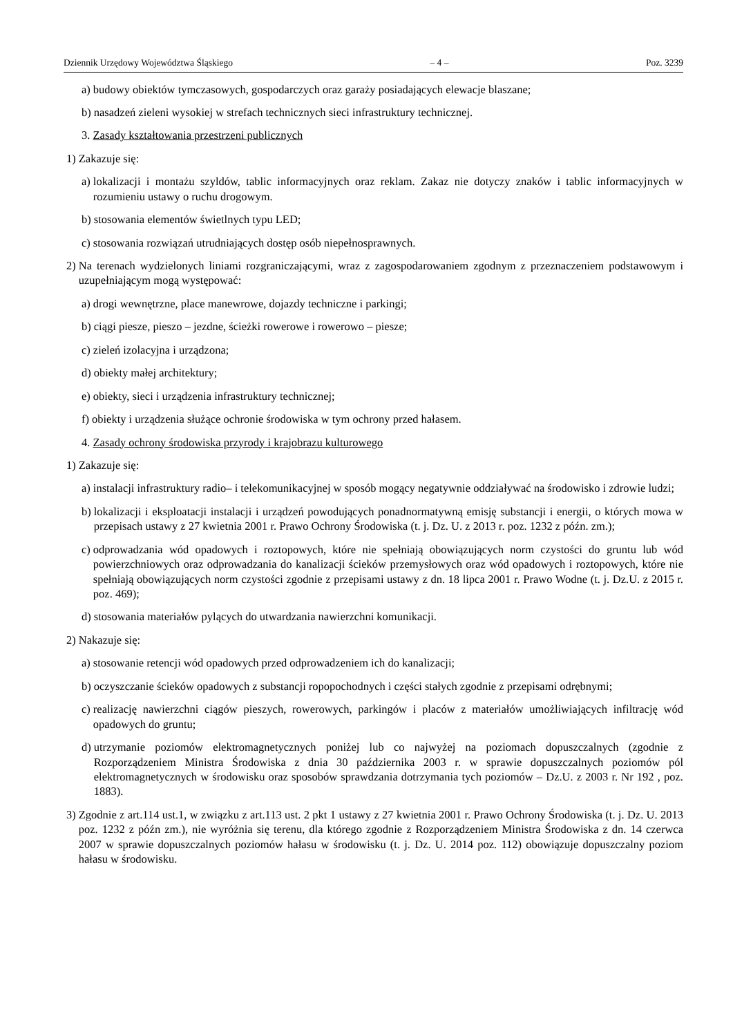Dziennik Urzędowy Województwa Śląskiego – 4 – Poz. 3239
a) budowy obiektów tymczasowych, gospodarczych oraz garaży posiadających elewacje blaszane;
b) nasadzeń zieleni wysokiej w strefach technicznych sieci infrastruktury technicznej.
3. Zasady kształtowania przestrzeni publicznych
1) Zakazuje się:
a) lokalizacji i montażu szyldów, tablic informacyjnych oraz reklam. Zakaz nie dotyczy znaków i tablic informacyjnych w rozumieniu ustawy o ruchu drogowym.
b) stosowania elementów świetlnych typu LED;
c) stosowania rozwiązań utrudniających dostęp osób niepełnosprawnych.
2) Na terenach wydzielonych liniami rozgraniczającymi, wraz z zagospodarowaniem zgodnym z przeznaczeniem podstawowym i uzupełniającym mogą występować:
a) drogi wewnętrzne, place manewrowe, dojazdy techniczne i parkingi;
b) ciągi piesze, pieszo – jezdne, ścieżki rowerowe i rowerowo – piesze;
c) zieleń izolacyjna i urządzona;
d) obiekty małej architektury;
e) obiekty, sieci i urządzenia infrastruktury technicznej;
f) obiekty i urządzenia służące ochronie środowiska w tym ochrony przed hałasem.
4. Zasady ochrony środowiska przyrody i krajobrazu kulturowego
1) Zakazuje się:
a) instalacji infrastruktury radio– i telekomunikacyjnej w sposób mogący negatywnie oddziaływać na środowisko i zdrowie ludzi;
b) lokalizacji i eksploatacji instalacji i urządzeń powodujących ponadnormatywną emisję substancji i energii, o których mowa w przepisach ustawy z 27 kwietnia 2001 r. Prawo Ochrony Środowiska (t. j. Dz. U. z 2013 r. poz. 1232 z późn. zm.);
c) odprowadzania wód opadowych i roztopowych, które nie spełniają obowiązujących norm czystości do gruntu lub wód powierzchniowych oraz odprowadzania do kanalizacji ścieków przemysłowych oraz wód opadowych i roztopowych, które nie spełniają obowiązujących norm czystości zgodnie z przepisami ustawy z dn. 18 lipca 2001 r. Prawo Wodne (t. j. Dz.U. z 2015 r. poz. 469);
d) stosowania materiałów pylących do utwardzania nawierzchni komunikacji.
2) Nakazuje się:
a) stosowanie retencji wód opadowych przed odprowadzeniem ich do kanalizacji;
b) oczyszczanie ścieków opadowych z substancji ropopochodnych i części stałych zgodnie z przepisami odrębnymi;
c) realizację nawierzchni ciągów pieszych, rowerowych, parkingów i placów z materiałów umożliwiających infiltrację wód opadowych do gruntu;
d) utrzymanie poziomów elektromagnetycznych poniżej lub co najwyżej na poziomach dopuszczalnych (zgodnie z Rozporządzeniem Ministra Środowiska z dnia 30 października 2003 r. w sprawie dopuszczalnych poziomów pól elektromagnetycznych w środowisku oraz sposobów sprawdzania dotrzymania tych poziomów – Dz.U. z 2003 r. Nr 192 , poz. 1883).
3) Zgodnie z art.114 ust.1, w związku z art.113 ust. 2 pkt 1 ustawy z 27 kwietnia 2001 r. Prawo Ochrony Środowiska (t. j. Dz. U. 2013 poz. 1232 z późn zm.), nie wyróżnia się terenu, dla którego zgodnie z Rozporządzeniem Ministra Środowiska z dn. 14 czerwca 2007 w sprawie dopuszczalnych poziomów hałasu w środowisku (t. j. Dz. U. 2014 poz. 112) obowiązuje dopuszczalny poziom hałasu w środowisku.